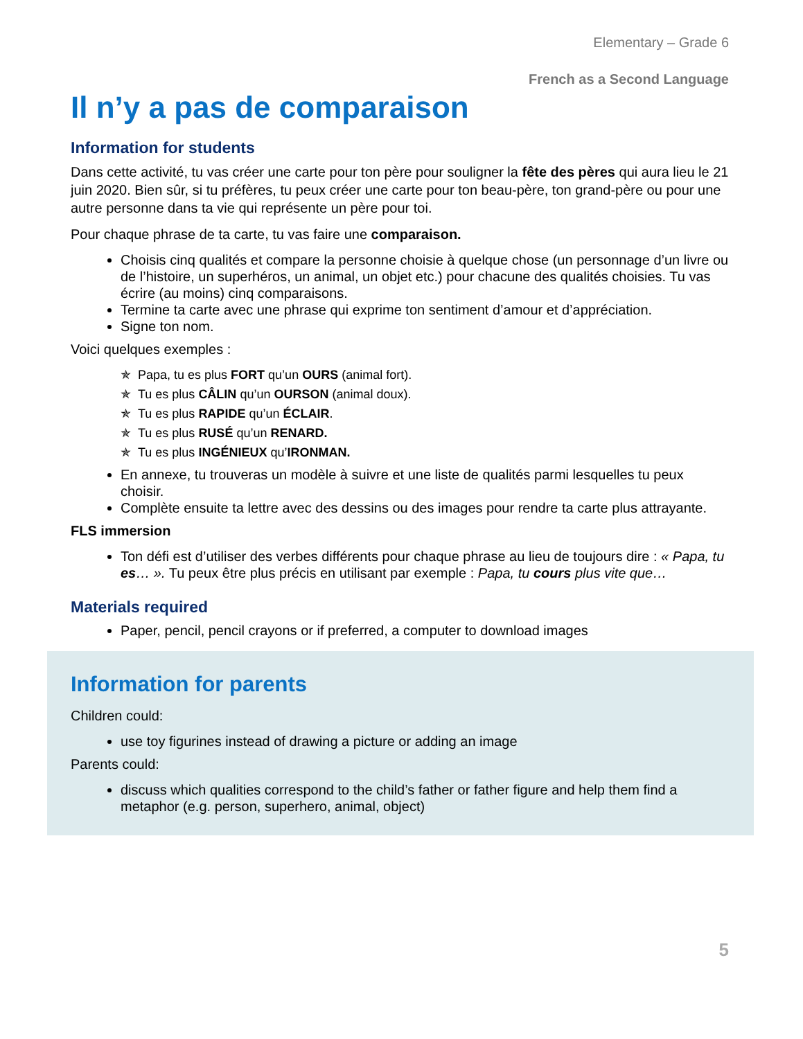Elementary – Grade 6
French as a Second Language
Il n’y a pas de comparaison
Information for students
Dans cette activité, tu vas créer une carte pour ton père pour souligner la fête des pères qui aura lieu le 21 juin 2020. Bien sûr, si tu préfères, tu peux créer une carte pour ton beau-père, ton grand-père ou pour une autre personne dans ta vie qui représente un père pour toi.
Pour chaque phrase de ta carte, tu vas faire une comparaison.
Choisis cinq qualités et compare la personne choisie à quelque chose (un personnage d’un livre ou de l’histoire, un superhéros, un animal, un objet etc.) pour chacune des qualités choisies. Tu vas écrire (au moins) cinq comparaisons.
Termine ta carte avec une phrase qui exprime ton sentiment d’amour et d’appréciation.
Signe ton nom.
Voici quelques exemples :
✯ Papa, tu es plus FORT qu’un OURS (animal fort).
✯ Tu es plus CÂLIN qu’un OURSON (animal doux).
✯ Tu es plus RAPIDE qu’un ÉCLAIR.
✯ Tu es plus RUSÉ qu’un RENARD.
✯ Tu es plus INGÉNIEUX qu’IRONMAN.
En annexe, tu trouveras un modèle à suivre et une liste de qualités parmi lesquelles tu peux choisir.
Complète ensuite ta lettre avec des dessins ou des images pour rendre ta carte plus attrayante.
FLS immersion
Ton défi est d’utiliser des verbes différents pour chaque phrase au lieu de toujours dire : « Papa, tu es… ». Tu peux être plus précis en utilisant par exemple : Papa, tu cours plus vite que…
Materials required
Paper, pencil, pencil crayons or if preferred, a computer to download images
Information for parents
Children could:
use toy figurines instead of drawing a picture or adding an image
Parents could:
discuss which qualities correspond to the child’s father or father figure and help them find a metaphor (e.g. person, superhero, animal, object)
5